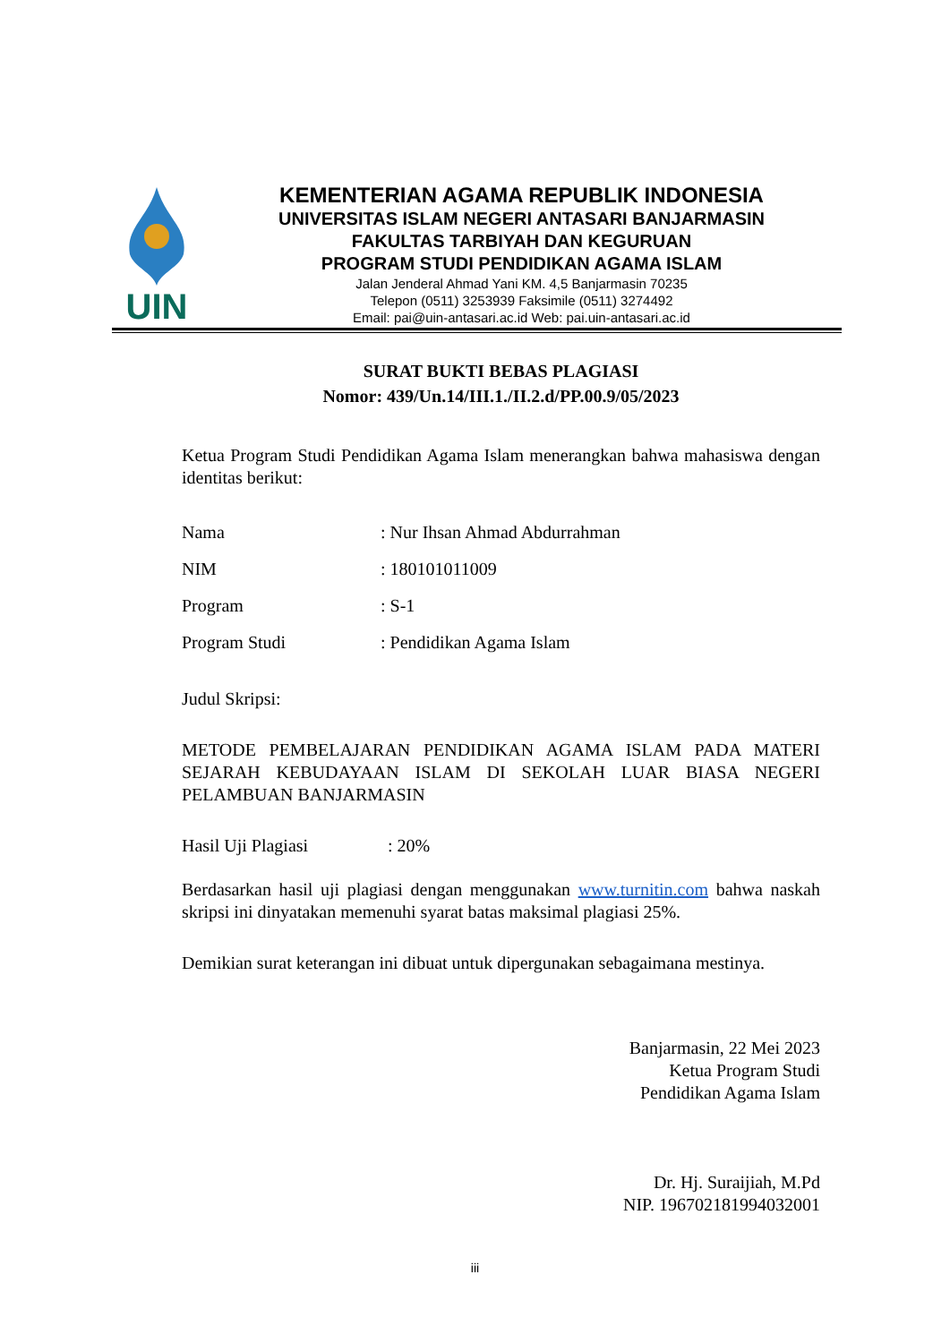UIN
KEMENTERIAN AGAMA REPUBLIK INDONESIA
UNIVERSITAS ISLAM NEGERI ANTASARI BANJARMASIN
FAKULTAS TARBIYAH DAN KEGURUAN
PROGRAM STUDI PENDIDIKAN AGAMA ISLAM
Jalan Jenderal Ahmad Yani KM. 4,5 Banjarmasin 70235
Telepon (0511) 3253939 Faksimile (0511) 3274492
Email: pai@uin-antasari.ac.id Web: pai.uin-antasari.ac.id
SURAT BUKTI BEBAS PLAGIASI
Nomor: 439/Un.14/III.1./II.2.d/PP.00.9/05/2023
Ketua Program Studi Pendidikan Agama Islam menerangkan bahwa mahasiswa dengan identitas berikut:
Nama: Nur Ihsan Ahmad Abdurrahman
NIM: 180101011009
Program: S-1
Program Studi: Pendidikan Agama Islam
Judul Skripsi:
METODE PEMBELAJARAN PENDIDIKAN AGAMA ISLAM PADA MATERI SEJARAH KEBUDAYAAN ISLAM DI SEKOLAH LUAR BIASA NEGERI PELAMBUAN BANJARMASIN
Hasil Uji Plagiasi: 20%
Berdasarkan hasil uji plagiasi dengan menggunakan www.turnitin.com bahwa naskah skripsi ini dinyatakan memenuhi syarat batas maksimal plagiasi 25%.
Demikian surat keterangan ini dibuat untuk dipergunakan sebagaimana mestinya.
Banjarmasin, 22 Mei 2023
Ketua Program Studi
Pendidikan Agama Islam
Dr. Hj. Suraijiah, M.Pd
NIP. 196702181994032001
iii